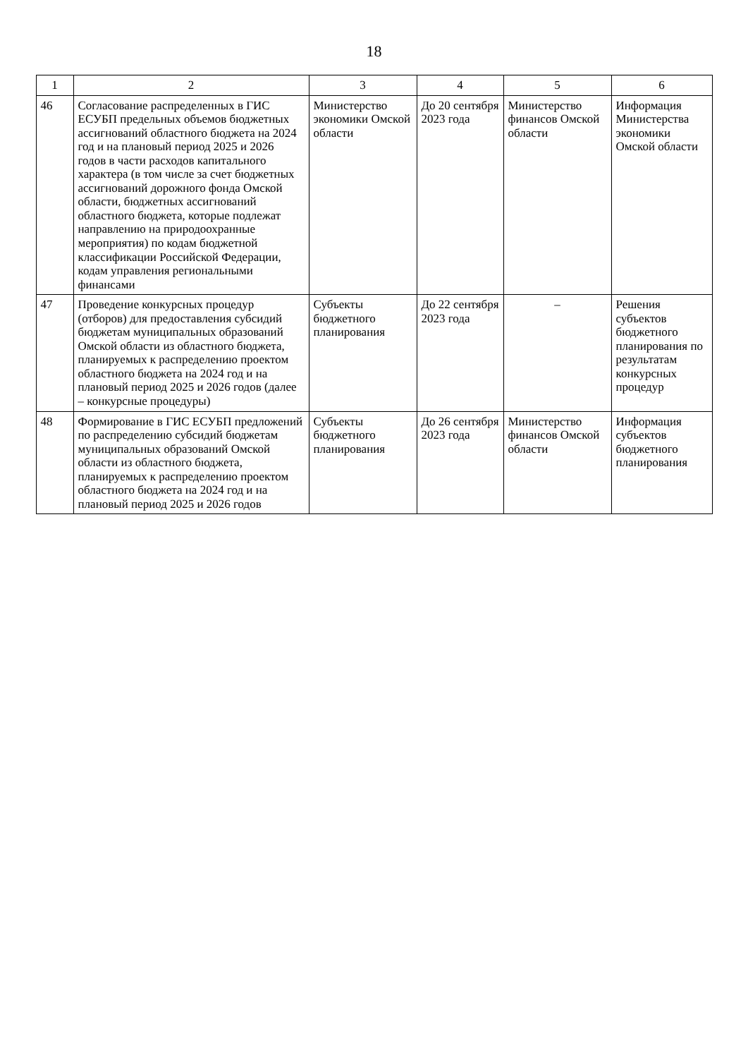18
| 1 | 2 | 3 | 4 | 5 | 6 |
| --- | --- | --- | --- | --- | --- |
| 46 | Согласование распределенных в ГИС ЕСУБП предельных объемов бюджетных ассигнований областного бюджета на 2024 год и на плановый период 2025 и 2026 годов в части расходов капитального характера (в том числе за счет бюджетных ассигнований дорожного фонда Омской области, бюджетных ассигнований областного бюджета, которые подлежат направлению на природоохранные мероприятия) по кодам бюджетной классификации Российской Федерации, кодам управления региональными финансами | Министерство экономики Омской области | До 20 сентября 2023 года | Министерство финансов Омской области | Информация Министерства экономики Омской области |
| 47 | Проведение конкурсных процедур (отборов) для предоставления субсидий бюджетам муниципальных образований Омской области из областного бюджета, планируемых к распределению проектом областного бюджета на 2024 год и на плановый период 2025 и 2026 годов (далее – конкурсные процедуры) | Субъекты бюджетного планирования | До 22 сентября 2023 года | – | Решения субъектов бюджетного планирования по результатам конкурсных процедур |
| 48 | Формирование в ГИС ЕСУБП предложений по распределению субсидий бюджетам муниципальных образований Омской области из областного бюджета, планируемых к распределению проектом областного бюджета на 2024 год и на плановый период 2025 и 2026 годов | Субъекты бюджетного планирования | До 26 сентября 2023 года | Министерство финансов Омской области | Информация субъектов бюджетного планирования |